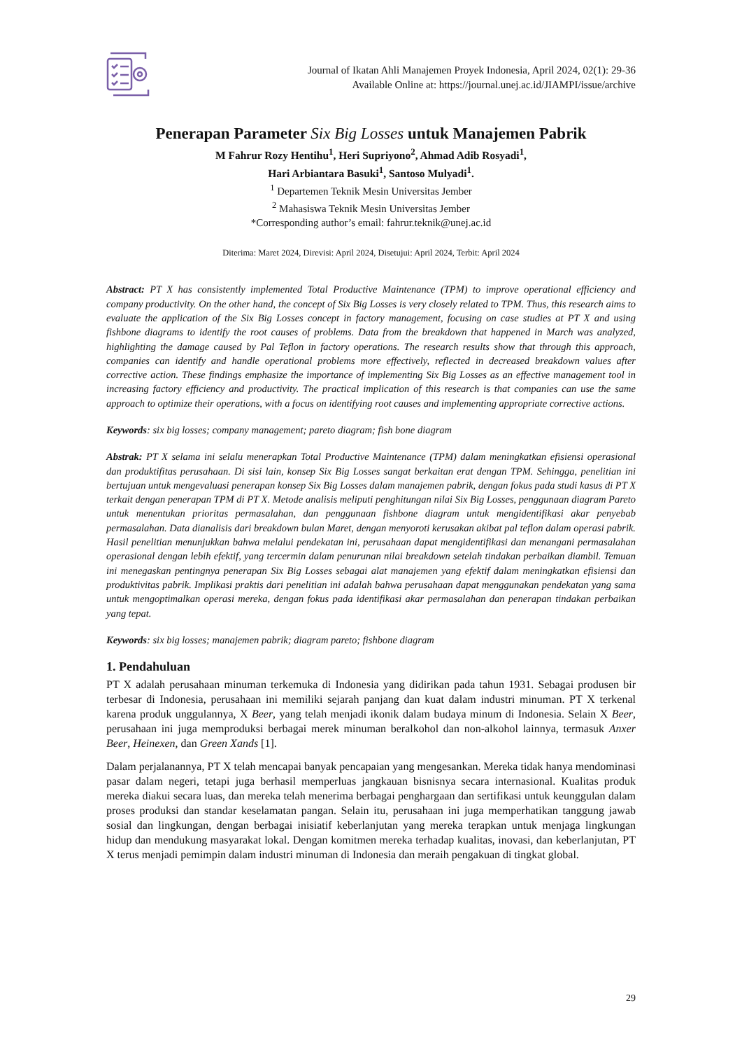Journal of Ikatan Ahli Manajemen Proyek Indonesia, April 2024, 02(1): 29-36
Available Online at: https://journal.unej.ac.id/JIAMPI/issue/archive
Penerapan Parameter Six Big Losses untuk Manajemen Pabrik
M Fahrur Rozy Hentihu<sup>1</sup>, Heri Supriyono<sup>2</sup>, Ahmad Adib Rosyadi<sup>1</sup>,
Hari Arbiantara Basuki<sup>1</sup>, Santoso Mulyadi<sup>1</sup>.
<sup>1</sup> Departemen Teknik Mesin Universitas Jember
<sup>2</sup> Mahasiswa Teknik Mesin Universitas Jember
*Corresponding author’s email: fahrur.teknik@unej.ac.id
Diterima: Maret 2024, Direvisi: April 2024, Disetujui: April 2024, Terbit: April 2024
Abstract: PT X has consistently implemented Total Productive Maintenance (TPM) to improve operational efficiency and company productivity. On the other hand, the concept of Six Big Losses is very closely related to TPM. Thus, this research aims to evaluate the application of the Six Big Losses concept in factory management, focusing on case studies at PT X and using fishbone diagrams to identify the root causes of problems. Data from the breakdown that happened in March was analyzed, highlighting the damage caused by Pal Teflon in factory operations. The research results show that through this approach, companies can identify and handle operational problems more effectively, reflected in decreased breakdown values after corrective action. These findings emphasize the importance of implementing Six Big Losses as an effective management tool in increasing factory efficiency and productivity. The practical implication of this research is that companies can use the same approach to optimize their operations, with a focus on identifying root causes and implementing appropriate corrective actions.
Keywords: six big losses; company management; pareto diagram; fish bone diagram
Abstrak: PT X selama ini selalu menerapkan Total Productive Maintenance (TPM) dalam meningkatkan efisiensi operasional dan produktifitas perusahaan. Di sisi lain, konsep Six Big Losses sangat berkaitan erat dengan TPM. Sehingga, penelitian ini bertujuan untuk mengevaluasi penerapan konsep Six Big Losses dalam manajemen pabrik, dengan fokus pada studi kasus di PT X terkait dengan penerapan TPM di PT X. Metode analisis meliputi penghitungan nilai Six Big Losses, penggunaan diagram Pareto untuk menentukan prioritas permasalahan, dan penggunaan fishbone diagram untuk mengidentifikasi akar penyebab permasalahan. Data dianalisis dari breakdown bulan Maret, dengan menyoroti kerusakan akibat pal teflon dalam operasi pabrik. Hasil penelitian menunjukkan bahwa melalui pendekatan ini, perusahaan dapat mengidentifikasi dan menangani permasalahan operasional dengan lebih efektif, yang tercermin dalam penurunan nilai breakdown setelah tindakan perbaikan diambil. Temuan ini menegaskan pentingnya penerapan Six Big Losses sebagai alat manajemen yang efektif dalam meningkatkan efisiensi dan produktivitas pabrik. Implikasi praktis dari penelitian ini adalah bahwa perusahaan dapat menggunakan pendekatan yang sama untuk mengoptimalkan operasi mereka, dengan fokus pada identifikasi akar permasalahan dan penerapan tindakan perbaikan yang tepat.
Keywords: six big losses; manajemen pabrik; diagram pareto; fishbone diagram
1. Pendahuluan
PT X adalah perusahaan minuman terkemuka di Indonesia yang didirikan pada tahun 1931. Sebagai produsen bir terbesar di Indonesia, perusahaan ini memiliki sejarah panjang dan kuat dalam industri minuman. PT X terkenal karena produk unggulannya, X Beer, yang telah menjadi ikonik dalam budaya minum di Indonesia. Selain X Beer, perusahaan ini juga memproduksi berbagai merek minuman beralkohol dan non-alkohol lainnya, termasuk Anxer Beer, Heinexen, dan Green Xands [1].
Dalam perjalanannya, PT X telah mencapai banyak pencapaian yang mengesankan. Mereka tidak hanya mendominasi pasar dalam negeri, tetapi juga berhasil memperluas jangkauan bisnisnya secara internasional. Kualitas produk mereka diakui secara luas, dan mereka telah menerima berbagai penghargaan dan sertifikasi untuk keunggulan dalam proses produksi dan standar keselamatan pangan. Selain itu, perusahaan ini juga memperhatikan tanggung jawab sosial dan lingkungan, dengan berbagai inisiatif keberlanjutan yang mereka terapkan untuk menjaga lingkungan hidup dan mendukung masyarakat lokal. Dengan komitmen mereka terhadap kualitas, inovasi, dan keberlanjutan, PT X terus menjadi pemimpin dalam industri minuman di Indonesia dan meraih pengakuan di tingkat global.
29